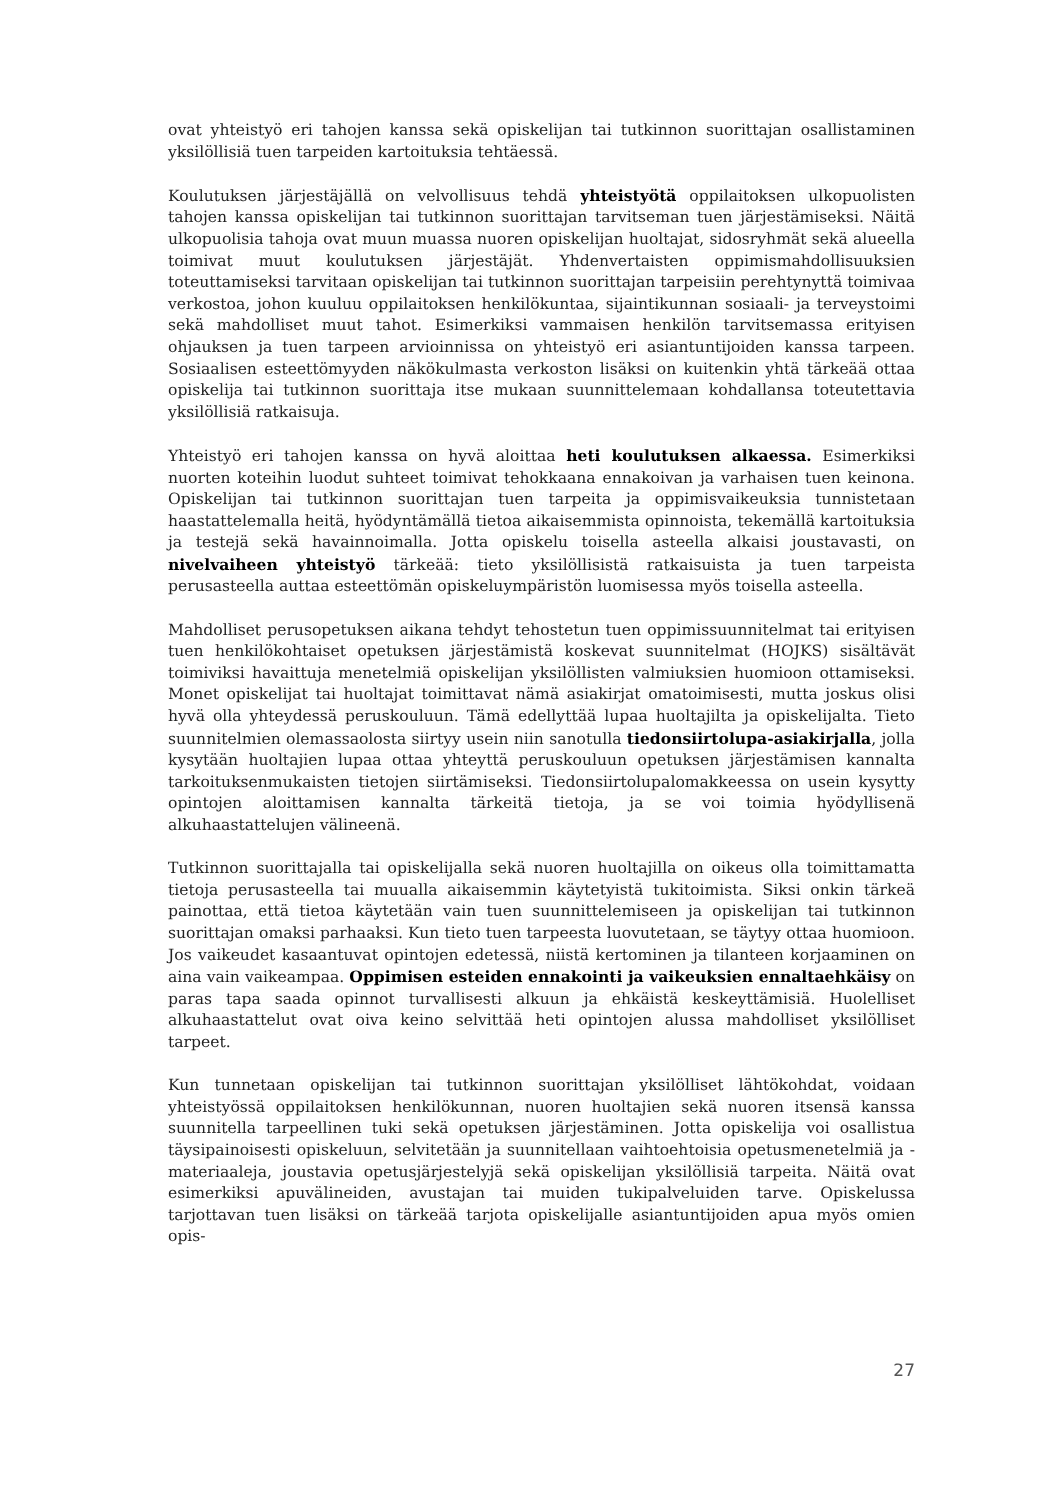ovat yhteistyö eri tahojen kanssa sekä opiskelijan tai tutkinnon suorittajan osallistaminen yksilöllisiä tuen tarpeiden kartoituksia tehtäessä.
Koulutuksen järjestäjällä on velvollisuus tehdä yhteistyötä oppilaitoksen ulkopuolisten tahojen kanssa opiskelijan tai tutkinnon suorittajan tarvitseman tuen järjestämiseksi. Näitä ulkopuolisia tahoja ovat muun muassa nuoren opiskelijan huoltajat, sidosryhmät sekä alueella toimivat muut koulutuksen järjestäjät. Yhdenvertaisten oppimismahdollisuuksien toteuttamiseksi tarvitaan opiskelijan tai tutkinnon suorittajan tarpeisiin perehtynyttä toimivaa verkostoa, johon kuuluu oppilaitoksen henkilökuntaa, sijaintikunnan sosiaali- ja terveystoimi sekä mahdolliset muut tahot. Esimerkiksi vammaisen henkilön tarvitsemassa erityisen ohjauksen ja tuen tarpeen arvioinnissa on yhteistyö eri asiantuntijoiden kanssa tarpeen. Sosiaalisen esteettömyyden näkökulmasta verkoston lisäksi on kuitenkin yhtä tärkeää ottaa opiskelija tai tutkinnon suorittaja itse mukaan suunnittelemaan kohdallansa toteutettavia yksilöllisiä ratkaisuja.
Yhteistyö eri tahojen kanssa on hyvä aloittaa heti koulutuksen alkaessa. Esimerkiksi nuorten koteihin luodut suhteet toimivat tehokkaana ennakoivan ja varhaisen tuen keinona. Opiskelijan tai tutkinnon suorittajan tuen tarpeita ja oppimisvaikeuksia tunnistetaan haastattelemalla heitä, hyödyntämällä tietoa aikaisemmista opinnoista, tekemällä kartoituksia ja testejä sekä havainnoimalla. Jotta opiskelu toisella asteella alkaisi joustavasti, on nivelvaiheen yhteistyö tärkeää: tieto yksilöllisistä ratkaisuista ja tuen tarpeista perusasteella auttaa esteettömän opiskeluympäristön luomisessa myös toisella asteella.
Mahdolliset perusopetuksen aikana tehdyt tehostetun tuen oppimissuunnitelmat tai erityisen tuen henkilökohtaiset opetuksen järjestämistä koskevat suunnitelmat (HOJKS) sisältävät toimiviksi havaittuja menetelmiä opiskelijan yksilöllisten valmiuksien huomioon ottamiseksi. Monet opiskelijat tai huoltajat toimittavat nämä asiakirjat omatoimisesti, mutta joskus olisi hyvä olla yhteydessä peruskouluun. Tämä edellyttää lupaa huoltajilta ja opiskelijalta. Tieto suunnitelmien olemassaolosta siirtyy usein niin sanotulla tiedonsiirtolupa-asiakirjalla, jolla kysytään huoltajien lupaa ottaa yhteyttä peruskouluun opetuksen järjestämisen kannalta tarkoituksenmukaisten tietojen siirtämiseksi. Tiedonsiirtolupalomakkeessa on usein kysytty opintojen aloittamisen kannalta tärkeitä tietoja, ja se voi toimia hyödyllisenä alkuhaastattelujen välineenä.
Tutkinnon suorittajalla tai opiskelijalla sekä nuoren huoltajilla on oikeus olla toimittamatta tietoja perusasteella tai muualla aikaisemmin käytetyistä tukitoimista. Siksi onkin tärkeä painottaa, että tietoa käytetään vain tuen suunnittelemiseen ja opiskelijan tai tutkinnon suorittajan omaksi parhaaksi. Kun tieto tuen tarpeesta luovutetaan, se täytyy ottaa huomioon. Jos vaikeudet kasaantuvat opintojen edetessä, niistä kertominen ja tilanteen korjaaminen on aina vain vaikeampaa. Oppimisen esteiden ennakointi ja vaikeuksien ennaltaehkäisy on paras tapa saada opinnot turvallisesti alkuun ja ehkäistä keskeyttämisiä. Huolelliset alkuhaastattelut ovat oiva keino selvittää heti opintojen alussa mahdolliset yksilölliset tarpeet.
Kun tunnetaan opiskelijan tai tutkinnon suorittajan yksilölliset lähtökohdat, voidaan yhteistyössä oppilaitoksen henkilökunnan, nuoren huoltajien sekä nuoren itsensä kanssa suunnitella tarpeellinen tuki sekä opetuksen järjestäminen. Jotta opiskelija voi osallistua täysipainoisesti opiskeluun, selvitetään ja suunnitellaan vaihtoehtoisia opetusmenetelmiä ja -materiaaleja, joustavia opetusjärjestelyjä sekä opiskelijan yksilöllisiä tarpeita. Näitä ovat esimerkiksi apuvälineiden, avustajan tai muiden tukipalveluiden tarve. Opiskelussa tarjottavan tuen lisäksi on tärkeää tarjota opiskelijalle asiantuntijoiden apua myös omien opis-
27